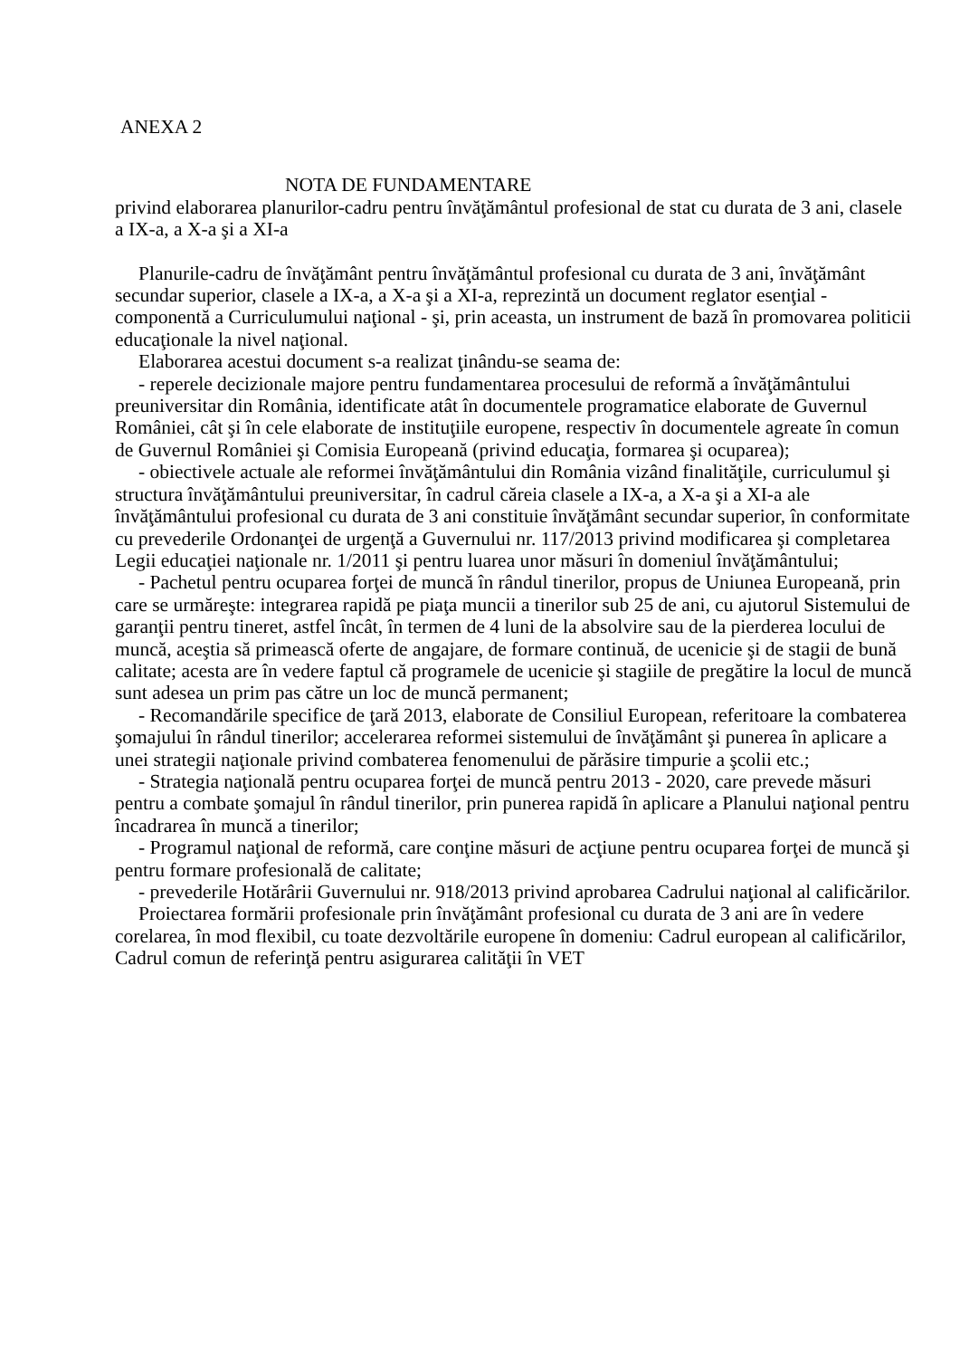ANEXA 2
NOTA DE FUNDAMENTARE
privind elaborarea planurilor-cadru pentru învăţământul profesional de stat cu durata de 3 ani, clasele a IX-a, a X-a şi a XI-a
Planurile-cadru de învăţământ pentru învăţământul profesional cu durata de 3 ani, învăţământ secundar superior, clasele a IX-a, a X-a şi a XI-a, reprezintă un document reglator esenţial - componentă a Curriculumului naţional - şi, prin aceasta, un instrument de bază în promovarea politicii educaţionale la nivel naţional.
Elaborarea acestui document s-a realizat ţinându-se seama de:
- reperele decizionale majore pentru fundamentarea procesului de reformă a învăţământului preuniversitar din România, identificate atât în documentele programatice elaborate de Guvernul României, cât şi în cele elaborate de instituţiile europene, respectiv în documentele agreate în comun de Guvernul României şi Comisia Europeană (privind educaţia, formarea şi ocuparea);
- obiectivele actuale ale reformei învăţământului din România vizând finalităţile, curriculumul şi structura învăţământului preuniversitar, în cadrul căreia clasele a IX-a, a X-a şi a XI-a ale învăţământului profesional cu durata de 3 ani constituie învăţământ secundar superior, în conformitate cu prevederile Ordonanţei de urgenţă a Guvernului nr. 117/2013 privind modificarea şi completarea Legii educaţiei naţionale nr. 1/2011 şi pentru luarea unor măsuri în domeniul învăţământului;
- Pachetul pentru ocuparea forţei de muncă în rândul tinerilor, propus de Uniunea Europeană, prin care se urmăreşte: integrarea rapidă pe piaţa muncii a tinerilor sub 25 de ani, cu ajutorul Sistemului de garanţii pentru tineret, astfel încât, în termen de 4 luni de la absolvire sau de la pierderea locului de muncă, aceştia să primească oferte de angajare, de formare continuă, de ucenicie şi de stagii de bună calitate; acesta are în vedere faptul că programele de ucenicie şi stagiile de pregătire la locul de muncă sunt adesea un prim pas către un loc de muncă permanent;
- Recomandările specifice de ţară 2013, elaborate de Consiliul European, referitoare la combaterea şomajului în rândul tinerilor; accelerarea reformei sistemului de învăţământ şi punerea în aplicare a unei strategii naţionale privind combaterea fenomenului de părăsire timpurie a şcolii etc.;
- Strategia naţională pentru ocuparea forţei de muncă pentru 2013 - 2020, care prevede măsuri pentru a combate şomajul în rândul tinerilor, prin punerea rapidă în aplicare a Planului naţional pentru încadrarea în muncă a tinerilor;
- Programul naţional de reformă, care conţine măsuri de acţiune pentru ocuparea forţei de muncă şi pentru formare profesională de calitate;
- prevederile Hotărârii Guvernului nr. 918/2013 privind aprobarea Cadrului naţional al calificărilor.
Proiectarea formării profesionale prin învăţământ profesional cu durata de 3 ani are în vedere corelarea, în mod flexibil, cu toate dezvoltările europene în domeniu: Cadrul european al calificărilor, Cadrul comun de referinţă pentru asigurarea calităţii în VET